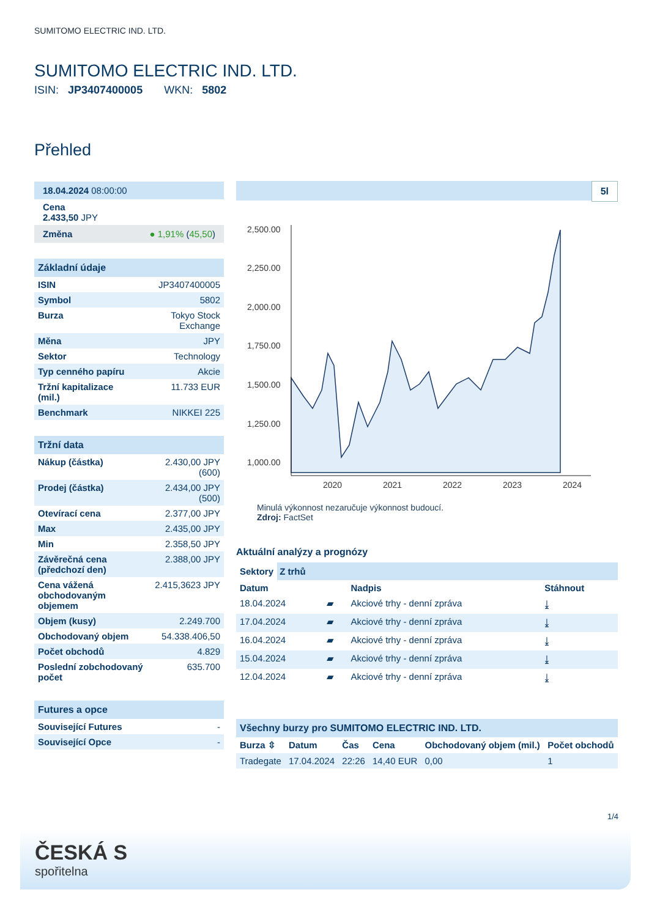SUMITOMO ELECTRIC IND. LTD.
SUMITOMO ELECTRIC IND. LTD.
ISIN: JP3407400005 WKN: 5802
Přehled
18.04.2024 08:00:00
Cena
2.433,50 JPY
Změna ● 1,91% (45,50)
Základní údaje
| ISIN | JP3407400005 |
| Symbol | 5802 |
| Burza | Tokyo Stock Exchange |
| Měna | JPY |
| Sektor | Technology |
| Typ cenného papíru | Akcie |
| Tržní kapitalizace (mil.) | 11.733 EUR |
| Benchmark | NIKKEI 225 |
Tržní data
| Nákup (částka) | 2.430,00 JPY (600) |
| Prodej (částka) | 2.434,00 JPY (500) |
| Otevírací cena | 2.377,00 JPY |
| Max | 2.435,00 JPY |
| Min | 2.358,50 JPY |
| Závěrečná cena (předchozí den) | 2.388,00 JPY |
| Cena vážená obchodovaným objemem | 2.415,3623 JPY |
| Objem (kusy) | 2.249.700 |
| Obchodovaný objem | 54.338.406,50 |
| Počet obchodů | 4.829 |
| Poslední zobchodovaný počet | 635.700 |
Futures a opce
| Související Futures | - |
| Související Opce | - |
5l
2,500.00
2,250.00
2,000.00
1,750.00
1,500.00
1,250.00
1,000.00
2020
2021
2022
2023
2024
Minulá výkonnost nezaručuje výkonnost budoucí.
Zdroj: FactSet
Aktuální analýzy a prognózy
Sektory Z trhů
| Datum | | Nadpis | Stáhnout |
| --- | --- | --- | --- |
| 18.04.2024 | ▰ | Akciové trhy - denní zpráva | ⤓ |
| 17.04.2024 | ▰ | Akciové trhy - denní zpráva | ⤓ |
| 16.04.2024 | ▰ | Akciové trhy - denní zpráva | ⤓ |
| 15.04.2024 | ▰ | Akciové trhy - denní zpráva | ⤓ |
| 12.04.2024 | ▰ | Akciové trhy - denní zpráva | ⤓ |
Všechny burzy pro SUMITOMO ELECTRIC IND. LTD.
| Burza ⇳ | Datum | Čas | Cena | Obchodovaný objem (mil.) | Počet obchodů |
| --- | --- | --- | --- | --- | --- |
| Tradegate | 17.04.2024 | 22:26 | 14,40 EUR | 0,00 | 1 |
1/4
ČESKÁ S
spořitelna